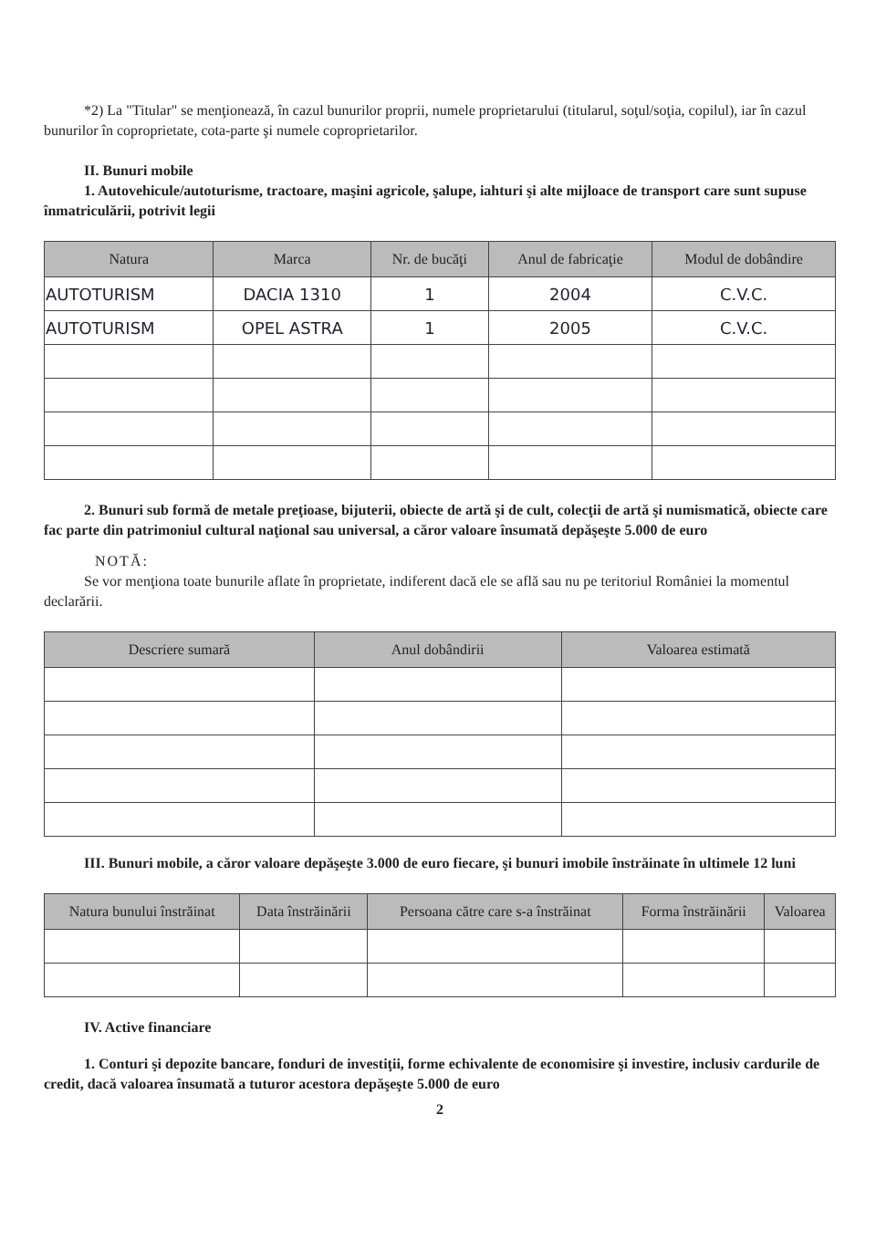*2) La "Titular" se menţionează, în cazul bunurilor proprii, numele proprietarului (titularul, soţul/soţia, copilul), iar în cazul bunurilor în coproprietate, cota-parte şi numele coproprietarilor.
II. Bunuri mobile
1. Autovehicule/autoturisme, tractoare, maşini agricole, şalupe, iahturi şi alte mijloace de transport care sunt supuse înmatriculării, potrivit legii
| Natura | Marca | Nr. de bucăţi | Anul de fabricaţie | Modul de dobândire |
| --- | --- | --- | --- | --- |
| AUTOTURISM | DACIA 1310 | 1 | 2004 | C.V.C. |
| AUTOTURISM | OPEL ASTRA | 1 | 2005 | C.V.C. |
2. Bunuri sub formă de metale preţioase, bijuterii, obiecte de artă şi de cult, colecţii de artă şi numismatică, obiecte care fac parte din patrimoniul cultural naţional sau universal, a căror valoare însumată depăşeşte 5.000 de euro
NOTĂ:
Se vor menţiona toate bunurile aflate în proprietate, indiferent dacă ele se află sau nu pe teritoriul României la momentul declarării.
| Descriere sumară | Anul dobândirii | Valoarea estimată |
| --- | --- | --- |
III. Bunuri mobile, a căror valoare depăşeşte 3.000 de euro fiecare, şi bunuri imobile înstrăinate în ultimele 12 luni
| Natura bunului înstrăinat | Data înstrăinării | Persoana către care s-a înstrăinat | Forma înstrăinării | Valoarea |
| --- | --- | --- | --- | --- |
IV. Active financiare
1. Conturi şi depozite bancare, fonduri de investiţii, forme echivalente de economisire şi investire, inclusiv cardurile de credit, dacă valoarea însumată a tuturor acestora depăşeşte 5.000 de euro
2